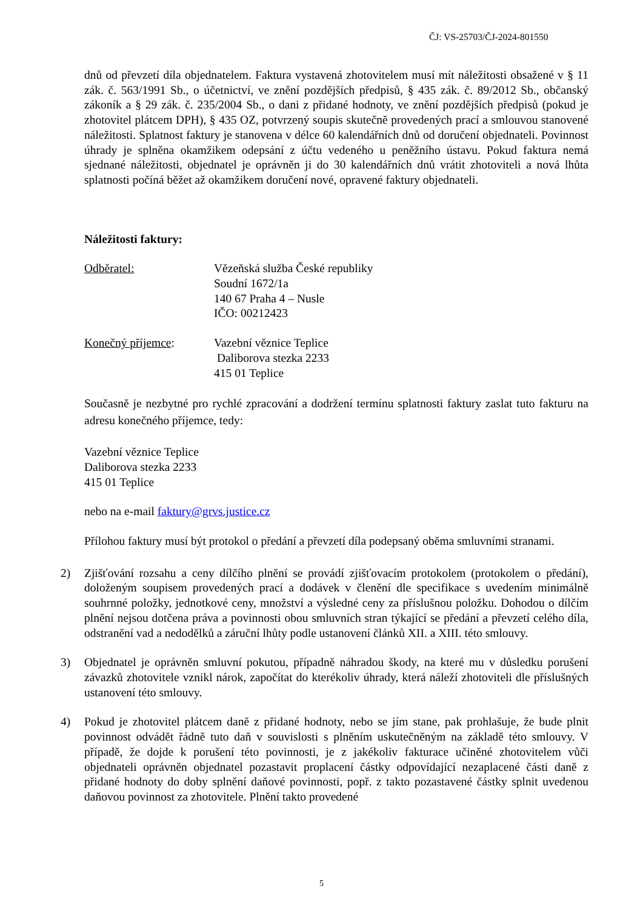ČJ: VS-25703/ČJ-2024-801550
dnů od převzetí díla objednatelem. Faktura vystavená zhotovitelem musí mít náležitosti obsažené v § 11 zák. č. 563/1991 Sb., o účetnictví, ve znění pozdějších předpisů, § 435 zák. č. 89/2012 Sb., občanský zákoník a § 29 zák. č. 235/2004 Sb., o dani z přidané hodnoty, ve znění pozdějších předpisů (pokud je zhotovitel plátcem DPH), § 435 OZ, potvrzený soupis skutečně provedených prací a smlouvou stanovené náležitosti. Splatnost faktury je stanovena v délce 60 kalendářních dnů od doručení objednateli. Povinnost úhrady je splněna okamžikem odepsání z účtu vedeného u peněžního ústavu. Pokud faktura nemá sjednané náležitosti, objednatel je oprávněn ji do 30 kalendářních dnů vrátit zhotoviteli a nová lhůta splatnosti počíná běžet až okamžikem doručení nové, opravené faktury objednateli.
Náležitosti faktury:
Odběratel: Vězeňská služba České republiky
Soudní 1672/1a
140 67 Praha 4 – Nusle
IČO: 00212423
Konečný příjemce: Vazební věznice Teplice
Daliborova stezka 2233
415 01 Teplice
Současně je nezbytné pro rychlé zpracování a dodržení termínu splatnosti faktury zaslat tuto fakturu na adresu konečného příjemce, tedy:
Vazební věznice Teplice
Daliborova stezka 2233
415 01 Teplice
nebo na e-mail faktury@grvs.justice.cz
Přílohou faktury musí být protokol o předání a převzetí díla podepsaný oběma smluvními stranami.
2) Zjišťování rozsahu a ceny dílčího plnění se provádí zjišťovacím protokolem (protokolem o předání), doloženým soupisem provedených prací a dodávek v členění dle specifikace s uvedením minimálně souhrnné položky, jednotkové ceny, množství a výsledné ceny za příslušnou položku. Dohodou o dílčím plnění nejsou dotčena práva a povinnosti obou smluvních stran týkající se předání a převzetí celého díla, odstranění vad a nedodělků a záruční lhůty podle ustanovení článků XII. a XIII. této smlouvy.
3) Objednatel je oprávněn smluvní pokutou, případně náhradou škody, na které mu v důsledku porušení závazků zhotovitele vznikl nárok, započítat do kterékoliv úhrady, která náleží zhotoviteli dle příslušných ustanovení této smlouvy.
4) Pokud je zhotovitel plátcem daně z přidané hodnoty, nebo se jím stane, pak prohlašuje, že bude plnit povinnost odvádět řádně tuto daň v souvislosti s plněním uskutečněným na základě této smlouvy. V případě, že dojde k porušení této povinnosti, je z jakékoliv fakturace učiněné zhotovitelem vůči objednateli oprávněn objednatel pozastavit proplacení částky odpovídající nezaplacené části daně z přidané hodnoty do doby splnění daňové povinnosti, popř. z takto pozastavené částky splnit uvedenou daňovou povinnost za zhotovitele. Plnění takto provedené
5